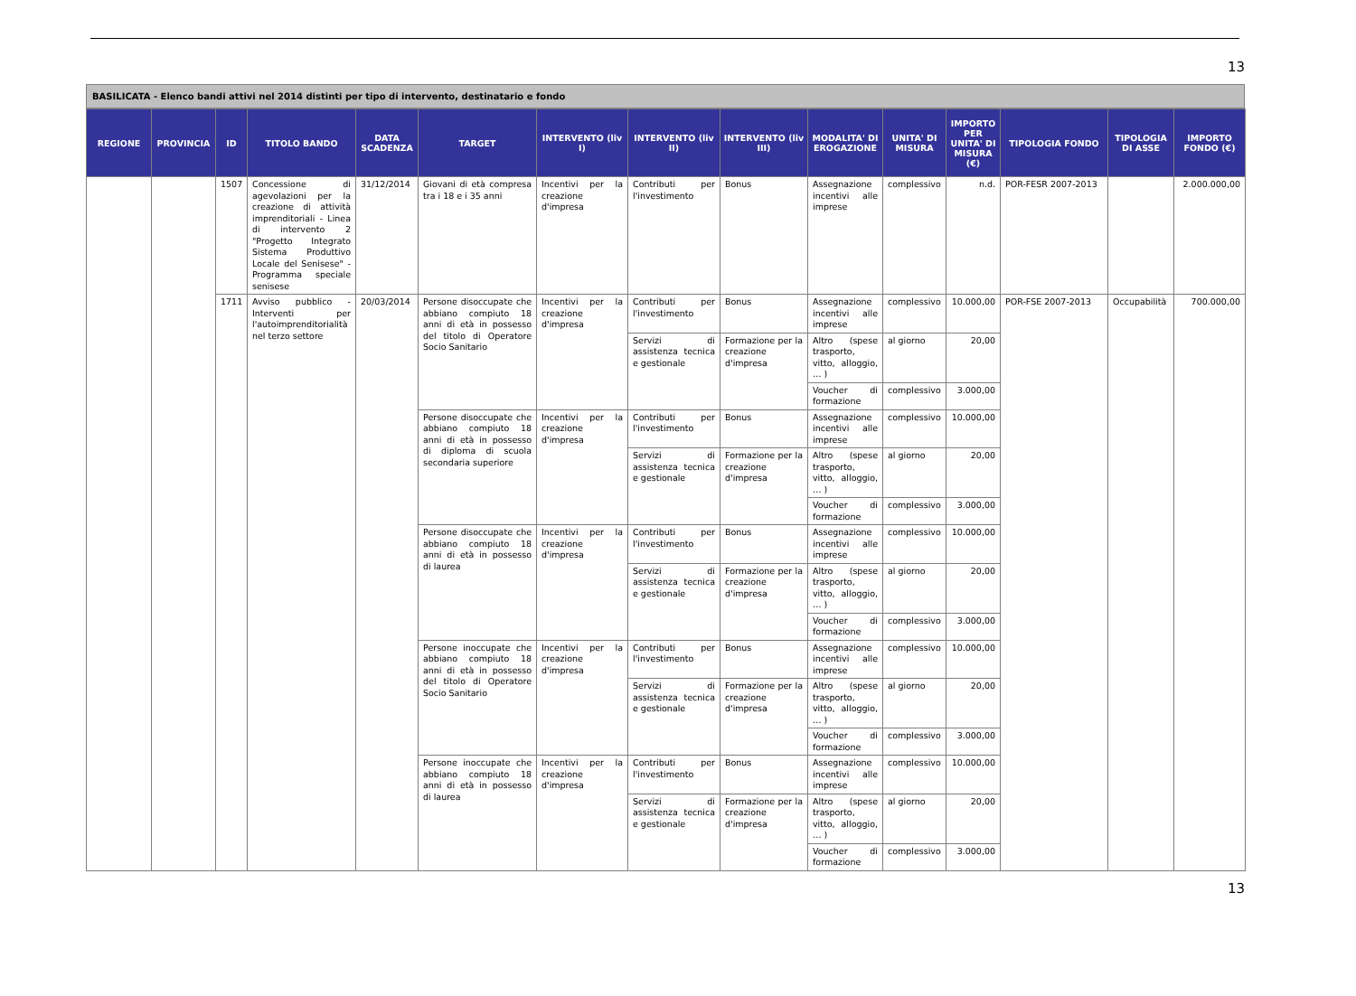13
BASILICATA - Elenco bandi attivi nel 2014 distinti per tipo di intervento, destinatario e fondo
| REGIONE | PROVINCIA | ID | TITOLO BANDO | DATA SCADENZA | TARGET | INTERVENTO (liv I) | INTERVENTO (liv II) | INTERVENTO (liv III) | MODALITA' DI EROGAZIONE | UNITA' DI MISURA | IMPORTO PER UNITA' DI MISURA (€) | TIPOLOGIA FONDO | TIPOLOGIA DI ASSE | IMPORTO FONDO (€) |
| --- | --- | --- | --- | --- | --- | --- | --- | --- | --- | --- | --- | --- | --- | --- |
| | | 1507 | Concessione di agevolazioni per la creazione di attività imprenditoriali - Linea di intervento 2 "Progetto Integrato Sistema Produttivo Locale del Senisese" - Programma speciale senisese | 31/12/2014 | Giovani di età compresa tra i 18 e i 35 anni | Incentivi per la creazione d'impresa | Contributi per l'investimento | Bonus | Assegnazione incentivi alle imprese | complessivo | n.d. | POR-FESR 2007-2013 | | 2.000.000,00 |
| | | 1711 | Avviso pubblico - Interventi per l'autoimprenditorialità nel terzo settore | 20/03/2014 | Persone disoccupate che abbiano compiuto 18 anni di età in possesso del titolo di Operatore Socio Sanitario | Incentivi per la creazione d'impresa | Contributi per l'investimento | Bonus | Assegnazione incentivi alle imprese | complessivo | 10.000,00 | POR-FSE 2007-2013 | Occupabilità | 700.000,00 |
| | | | | | | | Servizi di assistenza tecnica e gestionale | Formazione per la creazione d'impresa | Altro (spese trasporto, vitto, alloggio, … ) | al giorno | 20,00 | | | |
| | | | | | | | | | Voucher di formazione | complessivo | 3.000,00 | | | |
| | | | | | Persone disoccupate che abbiano compiuto 18 anni di età in possesso di diploma di scuola secondaria superiore | Incentivi per la creazione d'impresa | Contributi per l'investimento | Bonus | Assegnazione incentivi alle imprese | complessivo | 10.000,00 | | | |
| | | | | | | | Servizi di assistenza tecnica e gestionale | Formazione per la creazione d'impresa | Altro (spese trasporto, vitto, alloggio, … ) | al giorno | 20,00 | | | |
| | | | | | | | | | Voucher di formazione | complessivo | 3.000,00 | | | |
| | | | | | Persone disoccupate che abbiano compiuto 18 anni di età in possesso di laurea | Incentivi per la creazione d'impresa | Contributi per l'investimento | Bonus | Assegnazione incentivi alle imprese | complessivo | 10.000,00 | | | |
| | | | | | | | Servizi di assistenza tecnica e gestionale | Formazione per la creazione d'impresa | Altro (spese trasporto, vitto, alloggio, … ) | al giorno | 20,00 | | | |
| | | | | | | | | | Voucher di formazione | complessivo | 3.000,00 | | | |
| | | | | | Persone inoccupate che abbiano compiuto 18 anni di età in possesso del titolo di Operatore Socio Sanitario | Incentivi per la creazione d'impresa | Contributi per l'investimento | Bonus | Assegnazione incentivi alle imprese | complessivo | 10.000,00 | | | |
| | | | | | | | Servizi di assistenza tecnica e gestionale | Formazione per la creazione d'impresa | Altro (spese trasporto, vitto, alloggio, … ) | al giorno | 20,00 | | | |
| | | | | | | | | | Voucher di formazione | complessivo | 3.000,00 | | | |
| | | | | | Persone inoccupate che abbiano compiuto 18 anni di età in possesso di laurea | Incentivi per la creazione d'impresa | Contributi per l'investimento | Bonus | Assegnazione incentivi alle imprese | complessivo | 10.000,00 | | | |
| | | | | | | | Servizi di assistenza tecnica e gestionale | Formazione per la creazione d'impresa | Altro (spese trasporto, vitto, alloggio, … ) | al giorno | 20,00 | | | |
| | | | | | | | | | Voucher di formazione | complessivo | 3.000,00 | | | |
13